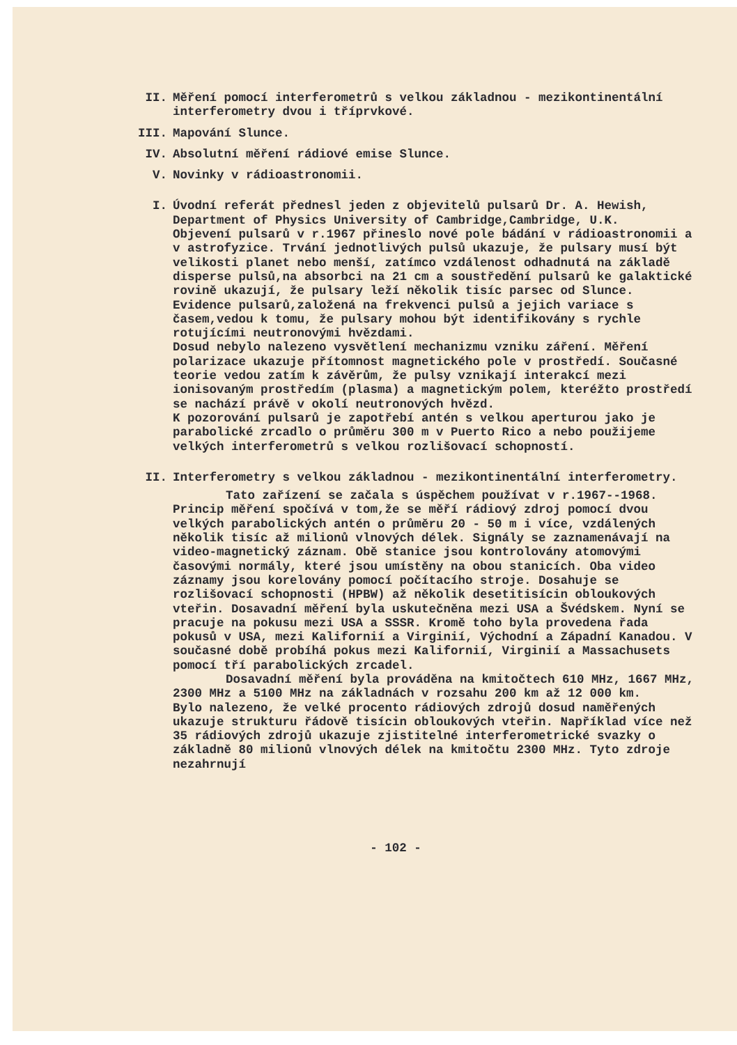II. Měření pomocí interferometrů s velkou základnou - mezikontinentální interferometry dvou i tříprvkové.
III. Mapování Slunce.
IV. Absolutní měření rádiové emise Slunce.
V. Novinky v rádioastronomii.
I. Úvodní referát přednesl jeden z objevitelů pulsarů Dr. A. Hewish, Department of Physics University of Cambridge,Cambridge, U.K.
Objevení pulsarů v r.1967 přineslo nové pole bádání v rádioastronomii a v astrofyzice. Trvání jednotlivých pulsů ukazuje, že pulsary musí být velikosti planet nebo menší, zatímco vzdálenost odhadnutá na základě disperse pulsů,na absorbci na 21 cm a soustředění pulsarů ke galaktické rovině ukazují, že pulsary leží několik tisíc parsec od Slunce. Evidence pulsarů,založená na frekvenci pulsů a jejich variace s časem,vedou k tomu, že pulsary mohou být identifikovány s rychle rotujícími neutronovými hvězdami.
Dosud nebylo nalezeno vysvětlení mechanizmu vzniku záření. Měření polarizace ukazuje přítomnost magnetického pole v prostředí. Současné teorie vedou zatím k závěrům, že pulsy vznikají interakcí mezi ionisovaným prostředím (plasma) a magnetickým polem, kteréžto prostředí se nachází právě v okolí neutronových hvězd.
K pozorování pulsarů je zapotřebí antén s velkou aperturou jako je parabolické zrcadlo o průměru 300 m v Puerto Rico a nebo použijeme velkých interferometrů s velkou rozlišovací schopností.
II. Interferometry s velkou základnou - mezikontinentální interferometry.
Tato zařízení se začala s úspěchem používat v r.1967--1968. Princip měření spočívá v tom,že se měří rádiový zdroj pomocí dvou velkých parabolických antén o průměru 20 - 50 m i více, vzdálených několik tisíc až milionů vlnových délek. Signály se zaznamenávají na video-magnetický záznam. Obě stanice jsou kontrolovány atomovými časovými normály, které jsou umístěny na obou stanicích. Oba video záznamy jsou korelovány pomocí počítacího stroje. Dosahuje se rozlišovací schopnosti (HPBW) až několik desetitisícin obloukových vteřin. Dosavadní měření byla uskutečněna mezi USA a Švédskem. Nyní se pracuje na pokusu mezi USA a SSSR. Kromě toho byla provedena řada pokusů v USA, mezi Kalifornií a Virginií, Východní a Západní Kanadou. V současné době probíhá pokus mezi Kalifornií, Virginií a Massachusets pomocí tří parabolických zrcadel.
Dosavadní měření byla prováděna na kmitočtech 610 MHz, 1667 MHz, 2300 MHz a 5100 MHz na základnách v rozsahu 200 km až 12 000 km.
Bylo nalezeno, že velké procento rádiových zdrojů dosud naměřených ukazuje strukturu řádově tisícin obloukových vteřin. Například více než 35 rádiových zdrojů ukazuje zjistitelné interferometrické svazky o základně 80 milionů vlnových délek na kmitočtu 2300 MHz. Tyto zdroje nezahrnují
- 102 -